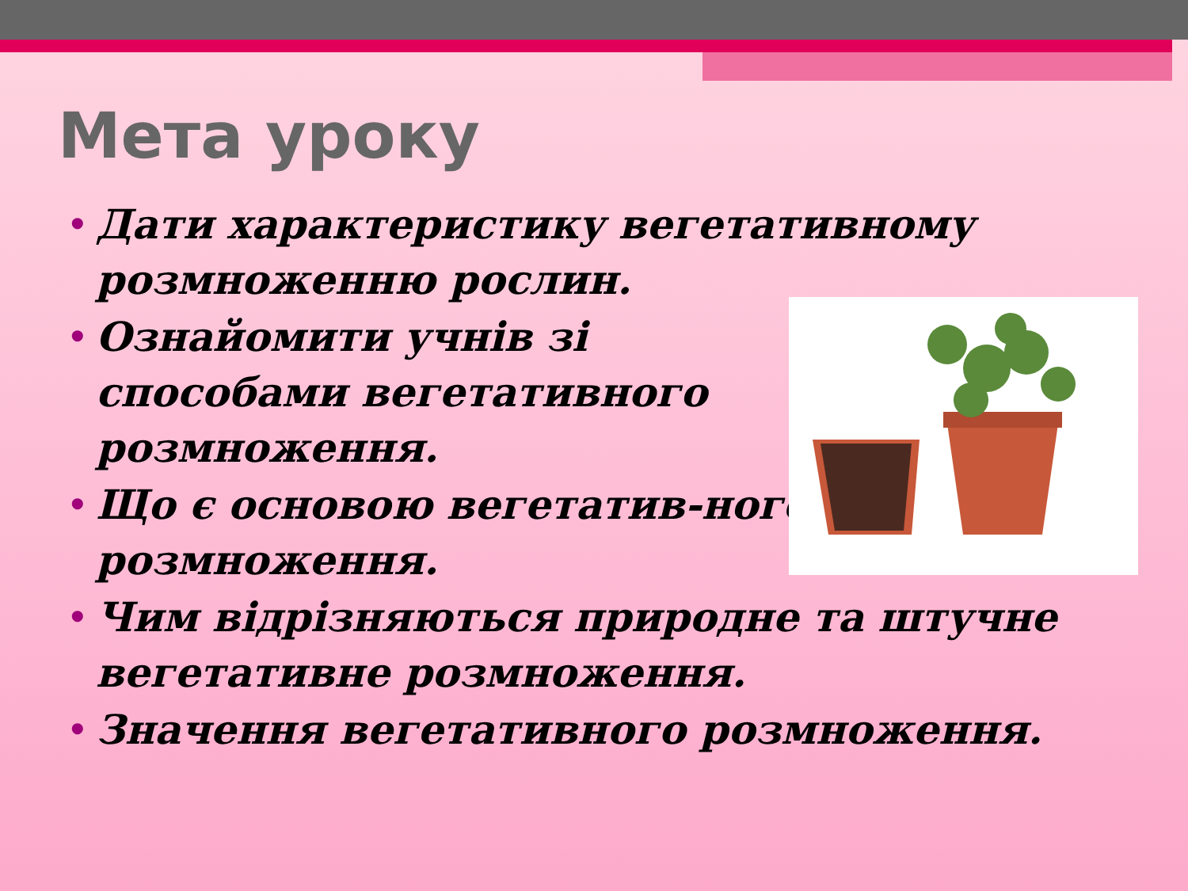Мета уроку
• Дати характеристику вегетативному розмноженню рослин.
• Ознайомити учнів зі способами вегетативного розмноження.
• Що є основою вегетатив-ного розмноження.
• Чим відрізняються природне та штучне вегетативне розмноження.
• Значення вегетативного розмноження.